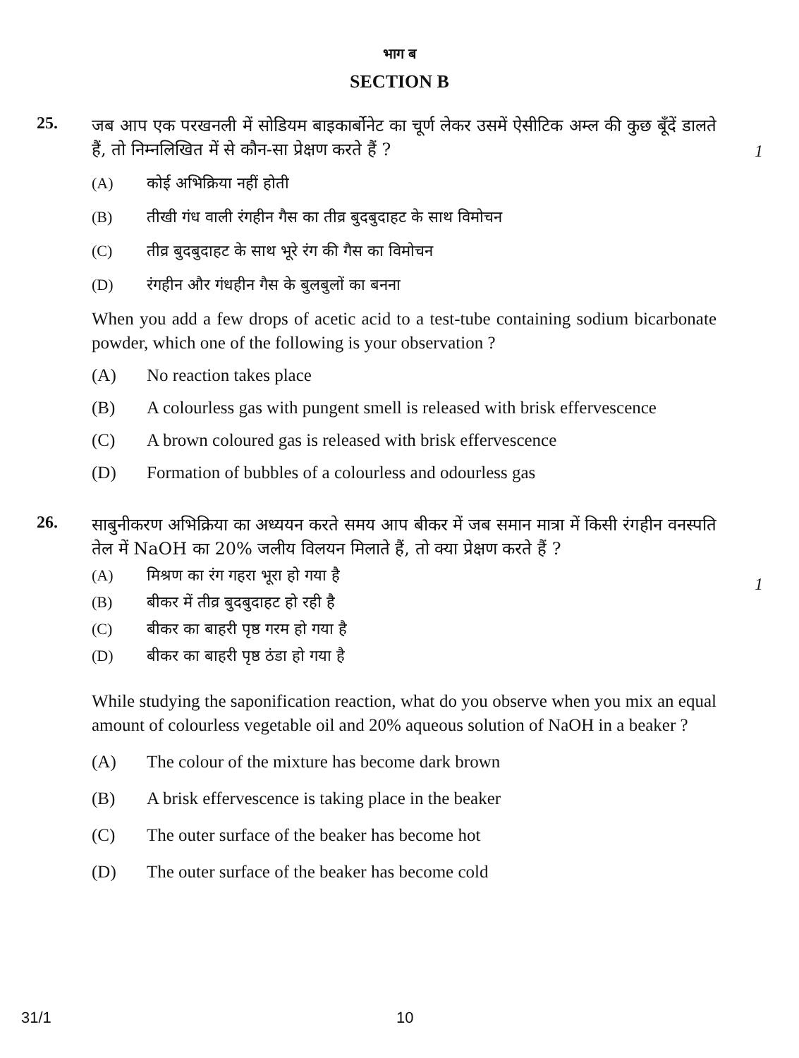भाग ब
SECTION B
25.
जब आप एक परखनली में सोडियम बाइकार्बोनेट का चूर्ण लेकर उसमें ऐसीटिक अम्ल की कुछ बूँदें डालते हैं, तो निम्नलिखित में से कौन-सा प्रेक्षण करते हैं ?
(A) कोई अभिक्रिया नहीं होती
(B) तीखी गंध वाली रंगहीन गैस का तीव्र बुदबुदाहट के साथ विमोचन
(C) तीव्र बुदबुदाहट के साथ भूरे रंग की गैस का विमोचन
(D) रंगहीन और गंधहीन गैस के बुलबुलों का बनना
When you add a few drops of acetic acid to a test-tube containing sodium bicarbonate powder, which one of the following is your observation ?
(A) No reaction takes place
(B) A colourless gas with pungent smell is released with brisk effervescence
(C) A brown coloured gas is released with brisk effervescence
(D) Formation of bubbles of a colourless and odourless gas
1
26.
साबुनीकरण अभिक्रिया का अध्ययन करते समय आप बीकर में जब समान मात्रा में किसी रंगहीन वनस्पति तेल में NaOH का 20% जलीय विलयन मिलाते हैं, तो क्या प्रेक्षण करते हैं ?
(A) मिश्रण का रंग गहरा भूरा हो गया है
(B) बीकर में तीव्र बुदबुदाहट हो रही है
(C) बीकर का बाहरी पृष्ठ गरम हो गया है
(D) बीकर का बाहरी पृष्ठ ठंडा हो गया है
While studying the saponification reaction, what do you observe when you mix an equal amount of colourless vegetable oil and 20% aqueous solution of NaOH in a beaker ?
(A) The colour of the mixture has become dark brown
(B) A brisk effervescence is taking place in the beaker
(C) The outer surface of the beaker has become hot
(D) The outer surface of the beaker has become cold
1
31/1 10